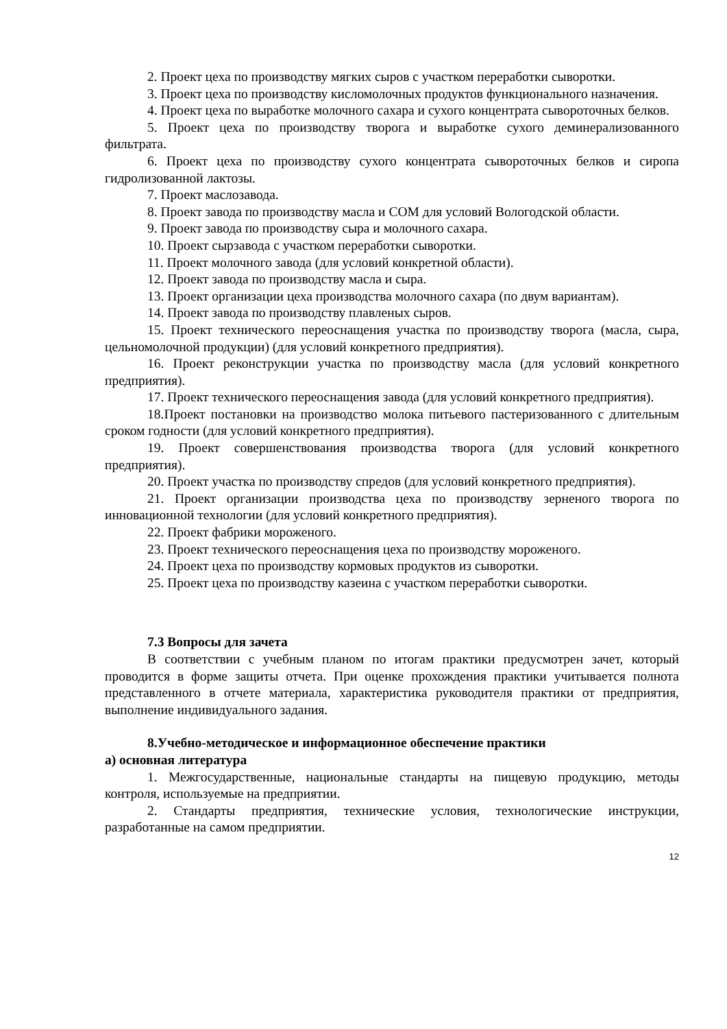2. Проект цеха по производству мягких сыров с участком переработки сыворотки.
3. Проект цеха по производству кисломолочных продуктов функционального назначения.
4. Проект цеха по выработке молочного сахара и сухого концентрата сывороточных белков.
5. Проект цеха по производству творога и выработке сухого деминерализованного фильтрата.
6. Проект цеха по производству сухого концентрата сывороточных белков и сиропа гидролизованной лактозы.
7. Проект маслозавода.
8. Проект завода по производству масла и СОМ для условий Вологодской области.
9. Проект завода по производству сыра и молочного сахара.
10. Проект сырзавода с участком переработки сыворотки.
11. Проект молочного завода (для условий конкретной области).
12. Проект завода по производству масла и сыра.
13. Проект организации цеха производства молочного сахара (по двум вариантам).
14. Проект завода по производству плавленых сыров.
15. Проект технического переоснащения участка по производству творога (масла, сыра, цельномолочной продукции) (для условий конкретного предприятия).
16. Проект реконструкции участка по производству масла (для условий конкретного предприятия).
17. Проект технического переоснащения завода (для условий конкретного предприятия).
18.Проект постановки на производство молока питьевого пастеризованного с длительным сроком годности (для условий конкретного предприятия).
19. Проект совершенствования производства творога (для условий конкретного предприятия).
20. Проект участка по производству спредов (для условий конкретного предприятия).
21. Проект организации производства цеха по производству зерненого творога по инновационной технологии (для условий конкретного предприятия).
22. Проект фабрики мороженого.
23. Проект технического переоснащения цеха по производству мороженого.
24. Проект цеха по производству кормовых продуктов из сыворотки.
25. Проект цеха по производству казеина с участком переработки сыворотки.
7.3 Вопросы для зачета
В соответствии с учебным планом по итогам практики предусмотрен зачет, который проводится в форме защиты отчета. При оценке прохождения практики учитывается полнота представленного в отчете материала, характеристика руководителя практики от предприятия, выполнение индивидуального задания.
8.Учебно-методическое и информационное обеспечение практики
а) основная литература
1. Межгосударственные, национальные стандарты на пищевую продукцию, методы контроля, используемые на предприятии.
2. Стандарты предприятия, технические условия, технологические инструкции, разработанные на самом предприятии.
12